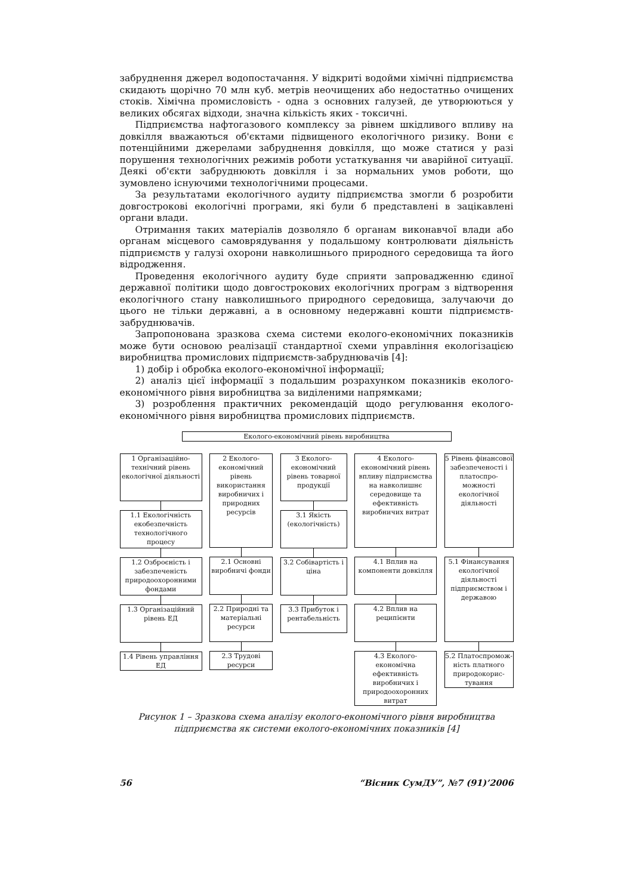забруднення джерел водопостачання. У відкриті водойми хімічні підприємства скидають щорічно 70 млн куб. метрів неочищених або недостатньо очищених стоків. Хімічна промисловість - одна з основних галузей, де утворюються у великих обсягах відходи, значна кількість яких - токсичні.
Підприємства нафтогазового комплексу за рівнем шкідливого впливу на довкілля вважаються об'єктами підвищеного екологічного ризику. Вони є потенційними джерелами забруднення довкілля, що може статися у разі порушення технологічних режимів роботи устаткування чи аварійної ситуації. Деякі об'єкти забруднюють довкілля і за нормальних умов роботи, що зумовлено існуючими технологічними процесами.
За результатами екологічного аудиту підприємства змогли б розробити довгострокові екологічні програми, які були б представлені в зацікавлені органи влади.
Отримання таких матеріалів дозволяло б органам виконавчої влади або органам місцевого самоврядування у подальшому контролювати діяльність підприємств у галузі охорони навколишнього природного середовища та його відродження.
Проведення екологічного аудиту буде сприяти запровадженню єдиної державної політики щодо довгострокових екологічних програм з відтворення екологічного стану навколишнього природного середовища, залучаючи до цього не тільки державні, а в основному недержавні кошти підприємств-забруднювачів.
Запропонована зразкова схема системи еколого-економічних показників може бути основою реалізації стандартної схеми управління екологізацією виробництва промислових підприємств-забруднювачів [4]:
1) добір і обробка еколого-економічної інформації;
2) аналіз цієї інформації з подальшим розрахунком показників еколого-економічного рівня виробництва за виділеними напрямками;
3) розроблення практичних рекомендацій щодо регулювання еколого-економічного рівня виробництва промислових підприємств.
Еколого-економічний рівень виробництва
1 Організаційно-технічний рівень екологічної діяльності
1.1 Екологічність екобезпечність технологічного процесу
1.2 Озброєність і забезпеченість природоохоронними фондами
1.3 Організаційний рівень ЕД
1.4 Рівень управління ЕД
2 Еколого-економічний рівень використання виробничих і природних ресурсів
2.1 Основні виробничі фонди
2.2 Природні та матеріальні ресурси
2.3 Трудові ресурси
3 Еколого-економічний рівень товарної продукції
3.1 Якість (екологічність)
3.2 Собівартість і ціна
3.3 Прибуток і рентабельність
4 Еколого-економічний рівень впливу підприємства на навколишнє середовище та ефективність виробничих витрат
4.1 Вплив на компоненти довкілля
4.2 Вплив на реципієнти
4.3 Еколого-економічна ефективність виробничих і природоохоронних витрат
5 Рівень фінансової забезпеченості і платоспро-можності екологічної діяльності
5.1 Фінансування екологічної діяльності підприємством і державою
5.2 Платоспромож-ність платного природокорис-тування
Рисунок 1 – Зразкова схема аналізу еколого-економічного рівня виробництва підприємства як системи еколого-економічних показників [4]
56 “Вісник СумДУ”, №7 (91)’2006